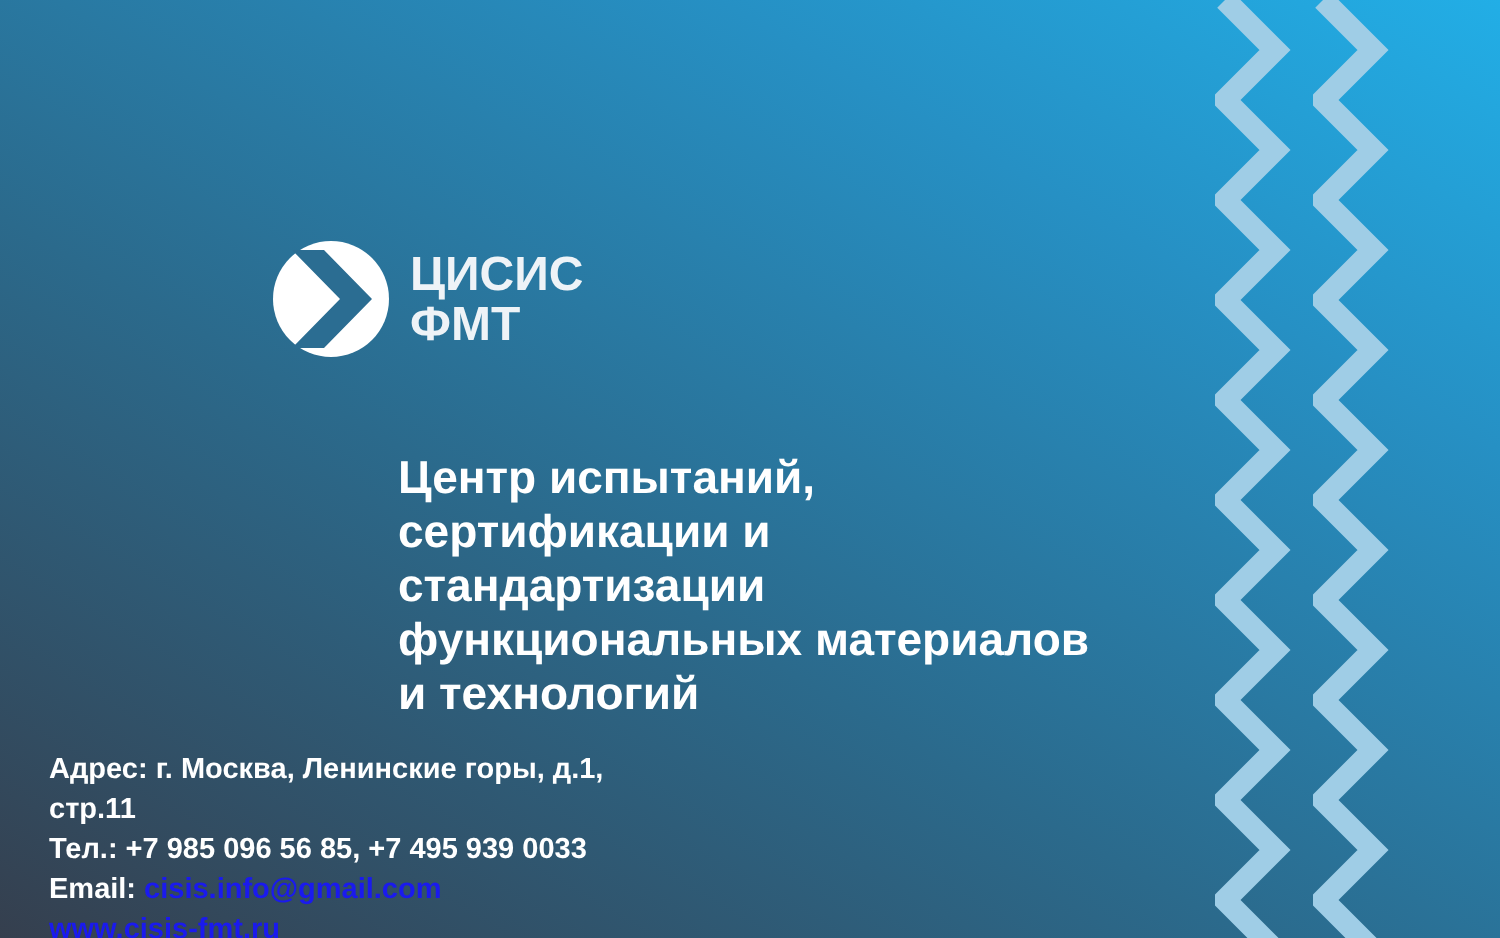ЦИСИС
ФМТ
Центр испытаний,
сертификации и
стандартизации
функциональных материалов
и технологий
Адрес: г. Москва, Ленинские горы, д.1,
стр.11
Тел.: +7 985 096 56 85, +7 495 939 0033
Email: cisis.info@gmail.com
www.cisis-fmt.ru